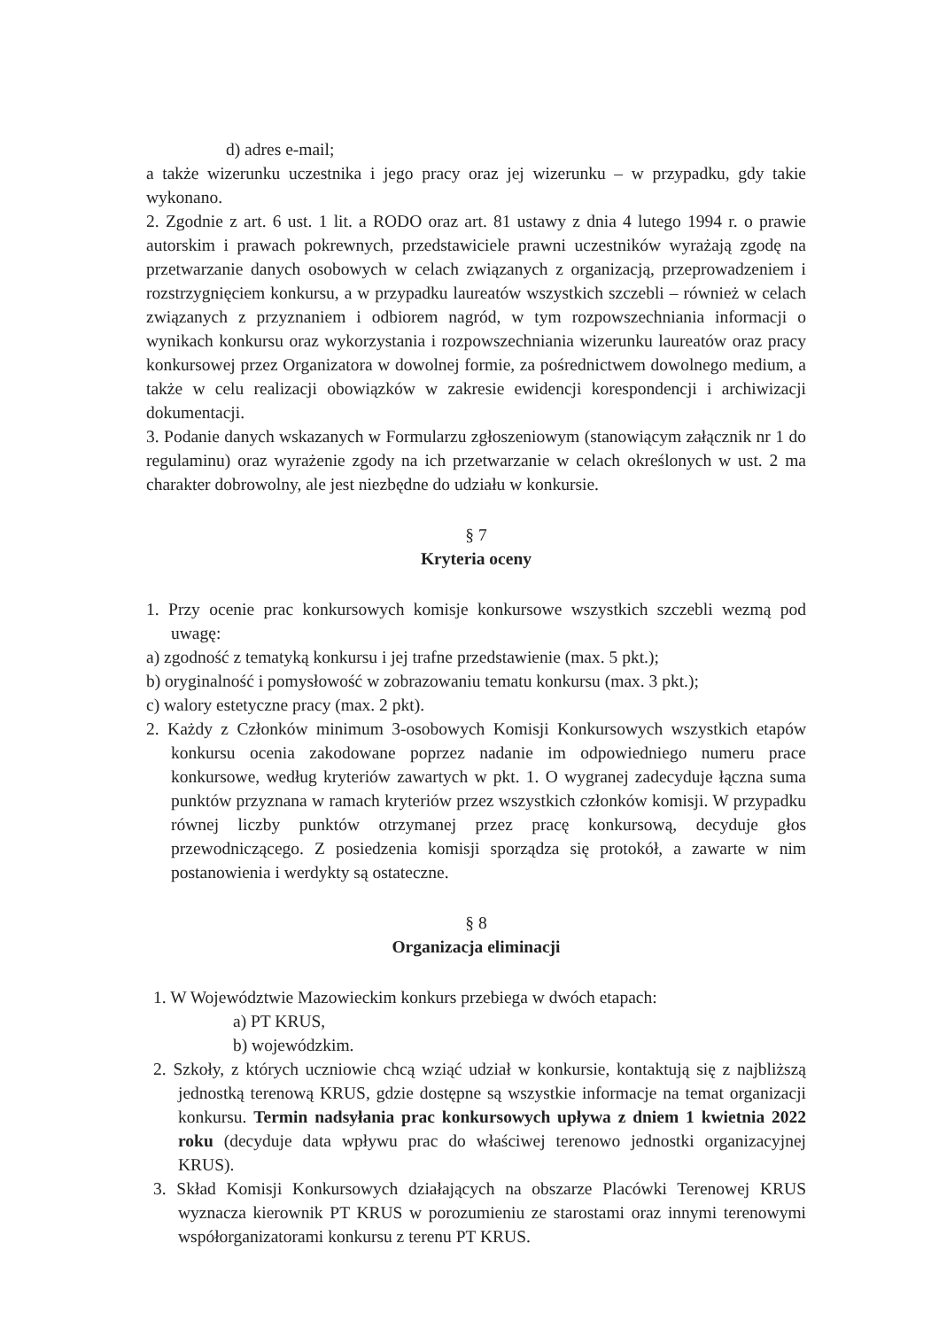d) adres e-mail;
a także wizerunku uczestnika i jego pracy oraz jej wizerunku – w przypadku, gdy takie wykonano.
2. Zgodnie z art. 6 ust. 1 lit. a RODO oraz art. 81 ustawy z dnia 4 lutego 1994 r. o prawie autorskim i prawach pokrewnych, przedstawiciele prawni uczestników wyrażają zgodę na przetwarzanie danych osobowych w celach związanych z organizacją, przeprowadzeniem i rozstrzygnięciem konkursu, a w przypadku laureatów wszystkich szczebli – również w celach związanych z przyznaniem i odbiorem nagród, w tym rozpowszechniania informacji o wynikach konkursu oraz wykorzystania i rozpowszechniania wizerunku laureatów oraz pracy konkursowej przez Organizatora w dowolnej formie, za pośrednictwem dowolnego medium, a także w celu realizacji obowiązków w zakresie ewidencji korespondencji i archiwizacji dokumentacji.
3. Podanie danych wskazanych w Formularzu zgłoszeniowym (stanowiącym załącznik nr 1 do regulaminu) oraz wyrażenie zgody na ich przetwarzanie w celach określonych w ust. 2 ma charakter dobrowolny, ale jest niezbędne do udziału w konkursie.
§ 7
Kryteria oceny
1. Przy ocenie prac konkursowych komisje konkursowe wszystkich szczebli wezmą pod uwagę:
a) zgodność z tematyką konkursu i jej trafne przedstawienie (max. 5 pkt.);
b) oryginalność i pomysłowość w zobrazowaniu tematu konkursu (max. 3 pkt.);
c) walory estetyczne pracy (max. 2 pkt).
2. Każdy z Członków minimum 3-osobowych Komisji Konkursowych wszystkich etapów konkursu ocenia zakodowane poprzez nadanie im odpowiedniego numeru prace konkursowe, według kryteriów zawartych w pkt. 1. O wygranej zadecyduje łączna suma punktów przyznana w ramach kryteriów przez wszystkich członków komisji. W przypadku równej liczby punktów otrzymanej przez pracę konkursową, decyduje głos przewodniczącego. Z posiedzenia komisji sporządza się protokół, a zawarte w nim postanowienia i werdykty są ostateczne.
§ 8
Organizacja eliminacji
1. W Województwie Mazowieckim konkurs przebiega w dwóch etapach:
a) PT KRUS,
b) wojewódzkim.
2. Szkoły, z których uczniowie chcą wziąć udział w konkursie, kontaktują się z najbliższą jednostką terenową KRUS, gdzie dostępne są wszystkie informacje na temat organizacji konkursu. Termin nadsyłania prac konkursowych upływa z dniem 1 kwietnia 2022 roku (decyduje data wpływu prac do właściwej terenowo jednostki organizacyjnej KRUS).
3. Skład Komisji Konkursowych działających na obszarze Placówki Terenowej KRUS wyznacza kierownik PT KRUS w porozumieniu ze starostami oraz innymi terenowymi współorganizatorami konkursu z terenu PT KRUS.